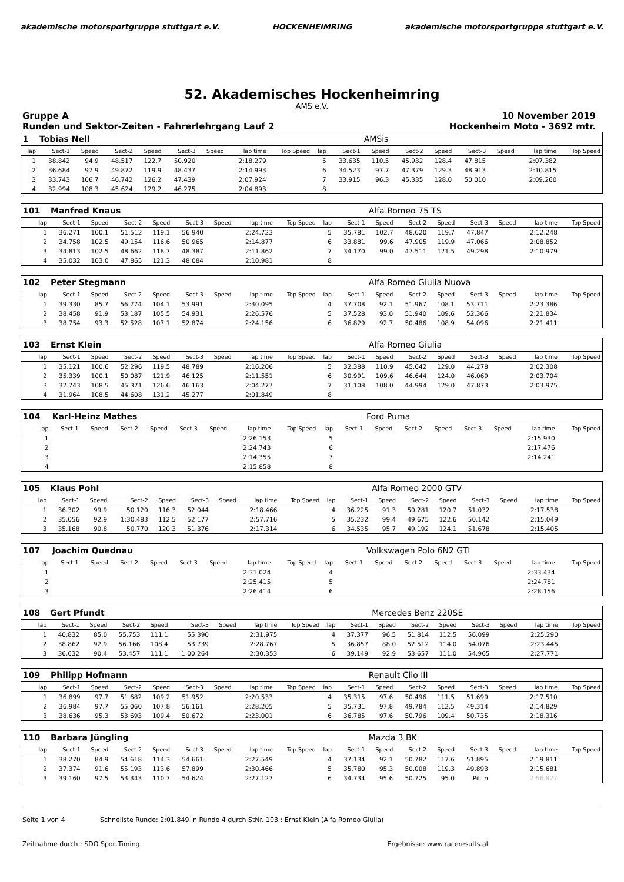akademische motorsportgruppe stuttgart e.V. HOCKENHEIMRING akademische motorsportgruppe stuttgart e.V.
52. Akademisches Hockenheimring
AMS e.V.
Gruppe A
Runden und Sektor-Zeiten - Fahrerlehrgang Lauf 2
10 November 2019
Hockenheim Moto - 3692 mtr.
| 1 | Tobias Nell | | | | | | | | | | AMSis | | | | | | |
| lap | Sect-1 | Speed | Sect-2 | Speed | Sect-3 | Speed | lap time | Top Speed | lap | Sect-1 | Speed | Sect-2 | Speed | Sect-3 | Speed | lap time | Top Speed |
| 1 | 38.842 | 94.9 | 48.517 | 122.7 | 50.920 | | 2:18.279 | | 5 | 33.635 | 110.5 | 45.932 | 128.4 | 47.815 | | 2:07.382 | |
| 2 | 36.684 | 97.9 | 49.872 | 119.9 | 48.437 | | 2:14.993 | | 6 | 34.523 | 97.7 | 47.379 | 129.3 | 48.913 | | 2:10.815 | |
| 3 | 33.743 | 106.7 | 46.742 | 126.2 | 47.439 | | 2:07.924 | | 7 | 33.915 | 96.3 | 45.335 | 128.0 | 50.010 | | 2:09.260 | |
| 4 | 32.994 | 108.3 | 45.624 | 129.2 | 46.275 | | 2:04.893 | | 8 | | | | | | | | |
| 101 | Manfred Knaus | | | | | | | | | | Alfa Romeo 75 TS | | | | | | |
| lap | Sect-1 | Speed | Sect-2 | Speed | Sect-3 | Speed | lap time | Top Speed | lap | Sect-1 | Speed | Sect-2 | Speed | Sect-3 | Speed | lap time | Top Speed |
| 1 | 36.271 | 100.1 | 51.512 | 119.1 | 56.940 | | 2:24.723 | | 5 | 35.781 | 102.7 | 48.620 | 119.7 | 47.847 | | 2:12.248 | |
| 2 | 34.758 | 102.5 | 49.154 | 116.6 | 50.965 | | 2:14.877 | | 6 | 33.881 | 99.6 | 47.905 | 119.9 | 47.066 | | 2:08.852 | |
| 3 | 34.813 | 102.5 | 48.662 | 118.7 | 48.387 | | 2:11.862 | | 7 | 34.170 | 99.0 | 47.511 | 121.5 | 49.298 | | 2:10.979 | |
| 4 | 35.032 | 103.0 | 47.865 | 121.3 | 48.084 | | 2:10.981 | | 8 | | | | | | | | |
| 102 | Peter Stegmann | | | | | | | | | | Alfa Romeo Giulia Nuova | | | | | | |
| lap | Sect-1 | Speed | Sect-2 | Speed | Sect-3 | Speed | lap time | Top Speed | lap | Sect-1 | Speed | Sect-2 | Speed | Sect-3 | Speed | lap time | Top Speed |
| 1 | 39.330 | 85.7 | 56.774 | 104.1 | 53.991 | | 2:30.095 | | 4 | 37.708 | 92.1 | 51.967 | 108.1 | 53.711 | | 2:23.386 | |
| 2 | 38.458 | 91.9 | 53.187 | 105.5 | 54.931 | | 2:26.576 | | 5 | 37.528 | 93.0 | 51.940 | 109.6 | 52.366 | | 2:21.834 | |
| 3 | 38.754 | 93.3 | 52.528 | 107.1 | 52.874 | | 2:24.156 | | 6 | 36.829 | 92.7 | 50.486 | 108.9 | 54.096 | | 2:21.411 | |
| 103 | Ernst Klein | | | | | | | | | | Alfa Romeo Giulia | | | | | | |
| lap | Sect-1 | Speed | Sect-2 | Speed | Sect-3 | Speed | lap time | Top Speed | lap | Sect-1 | Speed | Sect-2 | Speed | Sect-3 | Speed | lap time | Top Speed |
| 1 | 35.121 | 100.6 | 52.296 | 119.5 | 48.789 | | 2:16.206 | | 5 | 32.388 | 110.9 | 45.642 | 129.0 | 44.278 | | 2:02.308 | |
| 2 | 35.339 | 100.1 | 50.087 | 121.9 | 46.125 | | 2:11.551 | | 6 | 30.991 | 109.6 | 46.644 | 124.0 | 46.069 | | 2:03.704 | |
| 3 | 32.743 | 108.5 | 45.371 | 126.6 | 46.163 | | 2:04.277 | | 7 | 31.108 | 108.0 | 44.994 | 129.0 | 47.873 | | 2:03.975 | |
| 4 | 31.964 | 108.5 | 44.608 | 131.2 | 45.277 | | 2:01.849 | | 8 | | | | | | | | |
| 104 | Karl-Heinz Mathes | | | | | | | | | | Ford Puma | | | | | | |
| lap | Sect-1 | Speed | Sect-2 | Speed | Sect-3 | Speed | lap time | Top Speed | lap | Sect-1 | Speed | Sect-2 | Speed | Sect-3 | Speed | lap time | Top Speed |
| 1 | | | | | | | 2:26.153 | | 5 | | | | | | | 2:15.930 | |
| 2 | | | | | | | 2:24.743 | | 6 | | | | | | | 2:17.476 | |
| 3 | | | | | | | 2:14.355 | | 7 | | | | | | | 2:14.241 | |
| 4 | | | | | | | 2:15.858 | | 8 | | | | | | | | |
| 105 | Klaus Pohl | | | | | | | | | | Alfa Romeo 2000 GTV | | | | | | |
| lap | Sect-1 | Speed | Sect-2 | Speed | Sect-3 | Speed | lap time | Top Speed | lap | Sect-1 | Speed | Sect-2 | Speed | Sect-3 | Speed | lap time | Top Speed |
| 1 | 36.302 | 99.9 | 50.120 | 116.3 | 52.044 | | 2:18.466 | | 4 | 36.225 | 91.3 | 50.281 | 120.7 | 51.032 | | 2:17.538 | |
| 2 | 35.056 | 92.9 | 1:30.483 | 112.5 | 52.177 | | 2:57.716 | | 5 | 35.232 | 99.4 | 49.675 | 122.6 | 50.142 | | 2:15.049 | |
| 3 | 35.168 | 90.8 | 50.770 | 120.3 | 51.376 | | 2:17.314 | | 6 | 34.535 | 95.7 | 49.192 | 124.1 | 51.678 | | 2:15.405 | |
| 107 | Joachim Quednau | | | | | | | | | | Volkswagen Polo 6N2 GTI | | | | | | |
| lap | Sect-1 | Speed | Sect-2 | Speed | Sect-3 | Speed | lap time | Top Speed | lap | Sect-1 | Speed | Sect-2 | Speed | Sect-3 | Speed | lap time | Top Speed |
| 1 | | | | | | | 2:31.024 | | 4 | | | | | | | 2:33.434 | |
| 2 | | | | | | | 2:25.415 | | 5 | | | | | | | 2:24.781 | |
| 3 | | | | | | | 2:26.414 | | 6 | | | | | | | 2:28.156 | |
| 108 | Gert Pfundt | | | | | | | | | | Mercedes Benz 220SE | | | | | | |
| lap | Sect-1 | Speed | Sect-2 | Speed | Sect-3 | Speed | lap time | Top Speed | lap | Sect-1 | Speed | Sect-2 | Speed | Sect-3 | Speed | lap time | Top Speed |
| 1 | 40.832 | 85.0 | 55.753 | 111.1 | 55.390 | | 2:31.975 | | 4 | 37.377 | 96.5 | 51.814 | 112.5 | 56.099 | | 2:25.290 | |
| 2 | 38.862 | 92.9 | 56.166 | 108.4 | 53.739 | | 2:28.767 | | 5 | 36.857 | 88.0 | 52.512 | 114.0 | 54.076 | | 2:23.445 | |
| 3 | 36.632 | 90.4 | 53.457 | 111.1 | 1:00.264 | | 2:30.353 | | 6 | 39.149 | 92.9 | 53.657 | 111.0 | 54.965 | | 2:27.771 | |
| 109 | Philipp Hofmann | | | | | | | | | | Renault Clio III | | | | | | |
| lap | Sect-1 | Speed | Sect-2 | Speed | Sect-3 | Speed | lap time | Top Speed | lap | Sect-1 | Speed | Sect-2 | Speed | Sect-3 | Speed | lap time | Top Speed |
| 1 | 36.899 | 97.7 | 51.682 | 109.2 | 51.952 | | 2:20.533 | | 4 | 35.315 | 97.6 | 50.496 | 111.5 | 51.699 | | 2:17.510 | |
| 2 | 36.984 | 97.7 | 55.060 | 107.8 | 56.161 | | 2:28.205 | | 5 | 35.731 | 97.8 | 49.784 | 112.5 | 49.314 | | 2:14.829 | |
| 3 | 38.636 | 95.3 | 53.693 | 109.4 | 50.672 | | 2:23.001 | | 6 | 36.785 | 97.6 | 50.796 | 109.4 | 50.735 | | 2:18.316 | |
| 110 | Barbara Jüngling | | | | | | | | | | Mazda 3 BK | | | | | | |
| lap | Sect-1 | Speed | Sect-2 | Speed | Sect-3 | Speed | lap time | Top Speed | lap | Sect-1 | Speed | Sect-2 | Speed | Sect-3 | Speed | lap time | Top Speed |
| 1 | 38.270 | 84.9 | 54.618 | 114.3 | 54.661 | | 2:27.549 | | 4 | 37.134 | 92.1 | 50.782 | 117.6 | 51.895 | | 2:19.811 | |
| 2 | 37.374 | 91.6 | 55.193 | 113.6 | 57.899 | | 2:30.466 | | 5 | 35.780 | 95.3 | 50.008 | 119.3 | 49.893 | | 2:15.681 | |
| 3 | 39.160 | 97.5 | 53.343 | 110.7 | 54.624 | | 2:27.127 | | 6 | 34.734 | 95.6 | 50.725 | 95.0 | Pit In | | 2:56.827 | |
Seite 1 von 4 Schnellste Runde: 2:01.849 in Runde 4 durch StNr. 103 : Ernst Klein (Alfa Romeo Giulia)
Zeitnahme durch : SDO SportTiming Ergebnisse: www.raceresults.at